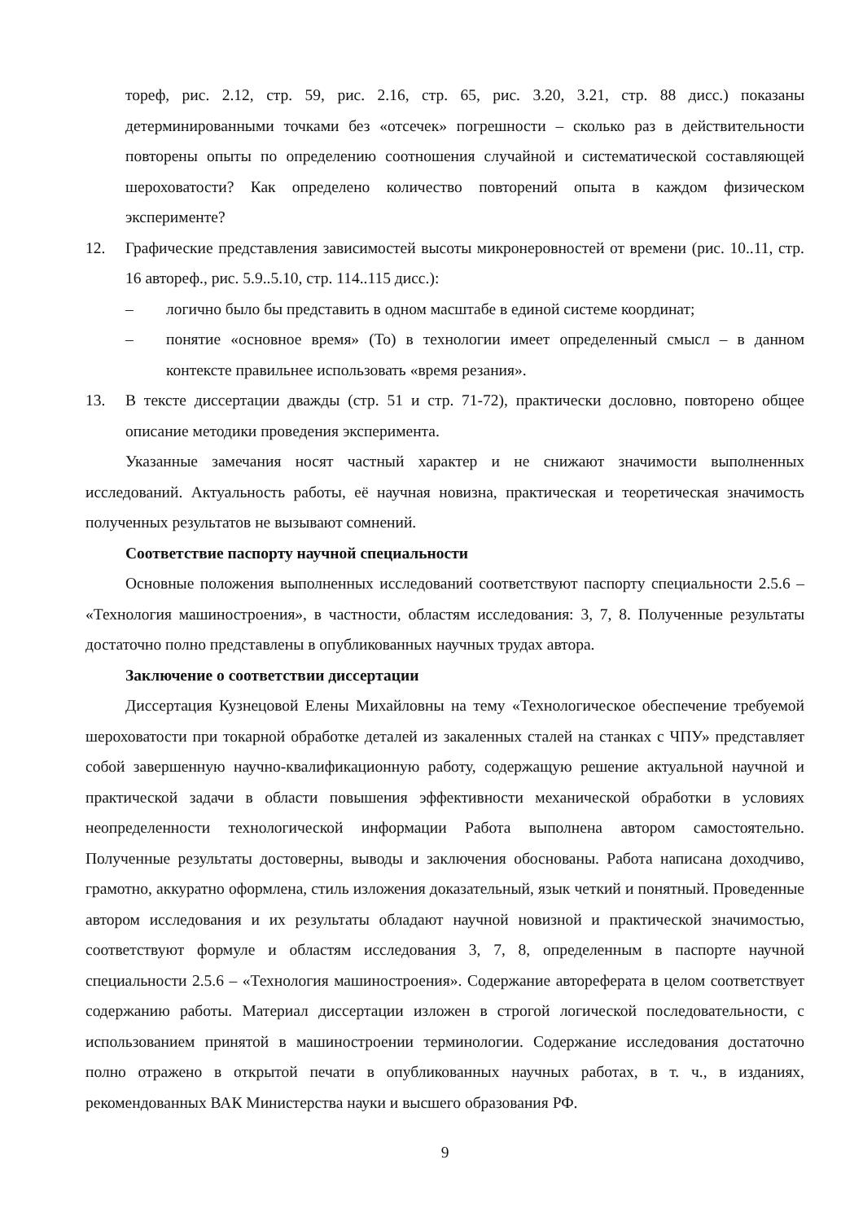тореф, рис. 2.12, стр. 59, рис. 2.16, стр. 65, рис. 3.20, 3.21, стр. 88 дисс.) показаны детерминированными точками без «отсечек» погрешности – сколько раз в действительности повторены опыты по определению соотношения случайной и систематической составляющей шероховатости? Как определено количество повторений опыта в каждом физическом эксперименте?
12. Графические представления зависимостей высоты микронеровностей от времени (рис. 10..11, стр. 16 автореф., рис. 5.9..5.10, стр. 114..115 дисс.):
– логично было бы представить в одном масштабе в единой системе координат;
– понятие «основное время» (То) в технологии имеет определенный смысл – в данном контексте правильнее использовать «время резания».
13. В тексте диссертации дважды (стр. 51 и стр. 71-72), практически дословно, повторено общее описание методики проведения эксперимента.
Указанные замечания носят частный характер и не снижают значимости выполненных исследований. Актуальность работы, её научная новизна, практическая и теоретическая значимость полученных результатов не вызывают сомнений.
Соответствие паспорту научной специальности
Основные положения выполненных исследований соответствуют паспорту специальности 2.5.6 – «Технология машиностроения», в частности, областям исследования: 3, 7, 8. Полученные результаты достаточно полно представлены в опубликованных научных трудах автора.
Заключение о соответствии диссертации
Диссертация Кузнецовой Елены Михайловны на тему «Технологическое обеспечение требуемой шероховатости при токарной обработке деталей из закаленных сталей на станках с ЧПУ» представляет собой завершенную научно-квалификационную работу, содержащую решение актуальной научной и практической задачи в области повышения эффективности механической обработки в условиях неопределенности технологической информации Работа выполнена автором самостоятельно. Полученные результаты достоверны, выводы и заключения обоснованы. Работа написана доходчиво, грамотно, аккуратно оформлена, стиль изложения доказательный, язык четкий и понятный. Проведенные автором исследования и их результаты обладают научной новизной и практической значимостью, соответствуют формуле и областям исследования 3, 7, 8, определенным в паспорте научной специальности 2.5.6 – «Технология машиностроения». Содержание автореферата в целом соответствует содержанию работы. Материал диссертации изложен в строгой логической последовательности, с использованием принятой в машиностроении терминологии. Содержание исследования достаточно полно отражено в открытой печати в опубликованных научных работах, в т. ч., в изданиях, рекомендованных ВАК Министерства науки и высшего образования РФ.
9